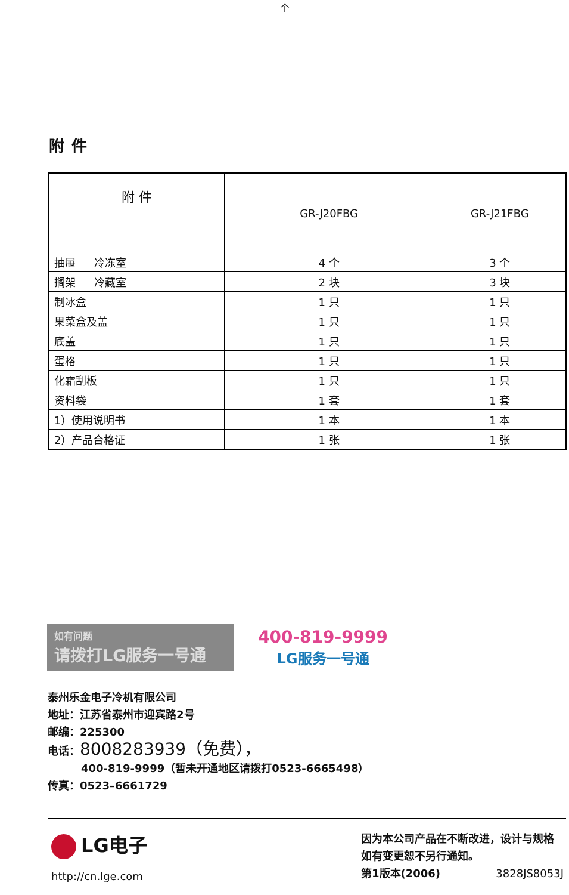个
附件
| 附 件 | | GR-J20FBG | GR-J21FBG |
| --- | --- | --- | --- |
| 抽屉 | 冷冻室 | 4 个 | 3 个 |
| 搁架 | 冷藏室 | 2 块 | 3 块 |
| 制冰盒 | | 1 只 | 1 只 |
| 果菜盒及盖 | | 1 只 | 1 只 |
| 底盖 | | 1 只 | 1 只 |
| 蛋格 | | 1 只 | 1 只 |
| 化霜刮板 | | 1 只 | 1 只 |
| 资料袋 | | 1 套 | 1 套 |
| 1）使用说明书 | | 1 本 | 1 本 |
| 2）产品合格证 | | 1 张 | 1 张 |
如有问题
请拨打LG服务一号通
400-819-9999
LG服务一号通
泰州乐金电子冷机有限公司
地址：江苏省泰州市迎宾路2号
邮编：225300
电话：8008283939（免费），
400-819-9999（暂未开通地区请拨打0523-6665498）
传真：0523–6661729
LG电子
http://cn.lge.com
因为本公司产品在不断改进，设计与规格如有变更恕不另行通知。
第1版本(2006) 3828JS8053J